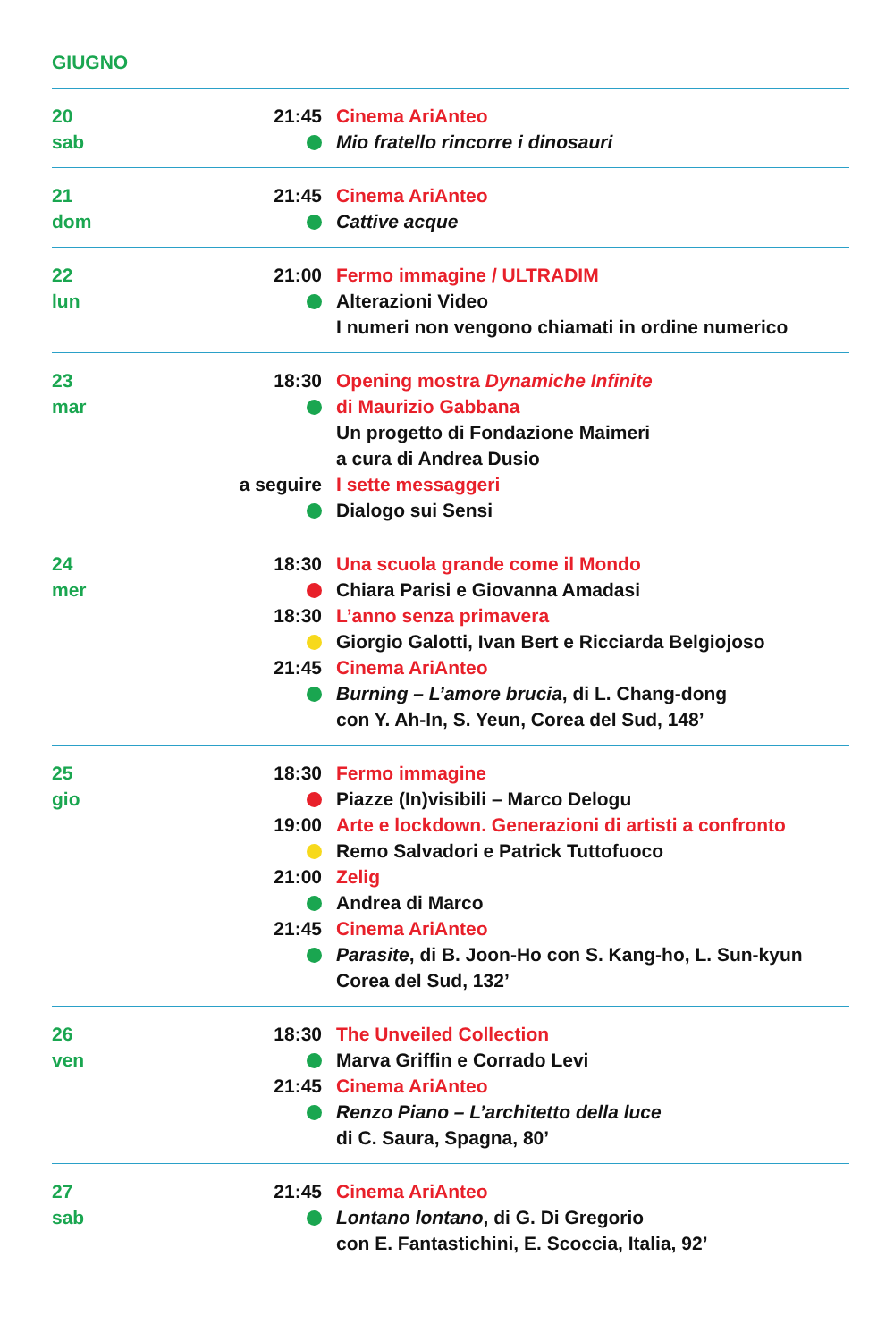GIUGNO
20
sab
21:45 Cinema AriAnteo
Mio fratello rincorre i dinosauri
21
dom
21:45 Cinema AriAnteo
Cattive acque
22
lun
21:00 Fermo immagine / ULTRADIM
Alterazioni Video
I numeri non vengono chiamati in ordine numerico
23
mar
18:30 Opening mostra Dynamiche Infinite
di Maurizio Gabbana
Un progetto di Fondazione Maimeri
a cura di Andrea Dusio
a seguire I sette messaggeri
Dialogo sui Sensi
24
mer
18:30 Una scuola grande come il Mondo
Chiara Parisi e Giovanna Amadasi
18:30 L’anno senza primavera
Giorgio Galotti, Ivan Bert e Ricciarda Belgiojoso
21:45 Cinema AriAnteo
Burning – L’amore brucia, di L. Chang-dong
con Y. Ah-In, S. Yeun, Corea del Sud, 148’
25
gio
18:30 Fermo immagine
Piazze (In)visibili – Marco Delogu
19:00 Arte e lockdown. Generazioni di artisti a confronto
Remo Salvadori e Patrick Tuttofuoco
21:00 Zelig
Andrea di Marco
21:45 Cinema AriAnteo
Parasite, di B. Joon-Ho con S. Kang-ho, L. Sun-kyun
Corea del Sud, 132’
26
ven
18:30 The Unveiled Collection
Marva Griffin e Corrado Levi
21:45 Cinema AriAnteo
Renzo Piano – L’architetto della luce
di C. Saura, Spagna, 80’
27
sab
21:45 Cinema AriAnteo
Lontano lontano, di G. Di Gregorio
con E. Fantastichini, E. Scoccia, Italia, 92’